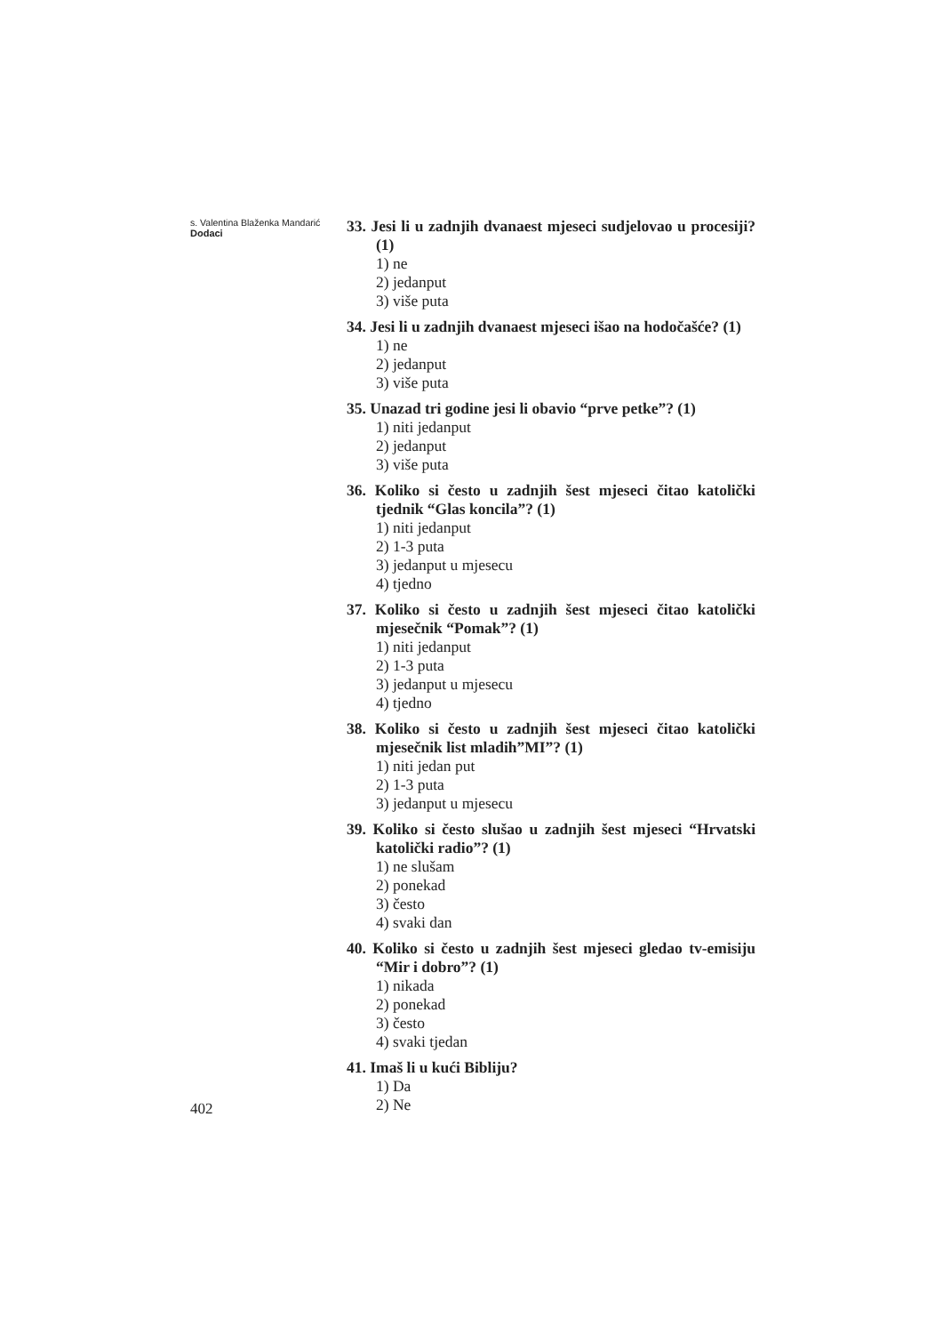s. Valentina Blaženka Mandarić
Dodaci
402
33. Jesi li u zadnjih dvanaest mjeseci sudjelovao u procesiji? (1)
1) ne
2) jedanput
3) više puta
34. Jesi li u zadnjih dvanaest mjeseci išao na hodočašće? (1)
1) ne
2) jedanput
3) više puta
35. Unazad tri godine jesi li obavio “prve petke”? (1)
1) niti jedanput
2) jedanput
3) više puta
36. Koliko si često u zadnjih šest mjeseci čitao katolički tjednik “Glas koncila”? (1)
1) niti jedanput
2) 1-3 puta
3) jedanput u mjesecu
4) tjedno
37. Koliko si često u zadnjih šest mjeseci čitao katolički mjesečnik “Pomak”? (1)
1) niti jedanput
2) 1-3 puta
3) jedanput u mjesecu
4) tjedno
38. Koliko si često u zadnjih šest mjeseci čitao katolički mjesečnik list mladih”MI”? (1)
1) niti jedan put
2) 1-3 puta
3) jedanput u mjesecu
39. Koliko si često slušao u zadnjih šest mjeseci “Hrvatski katolički radio”? (1)
1) ne slušam
2) ponekad
3) često
4) svaki dan
40. Koliko si često u zadnjih šest mjeseci gledao tv-emisiju “Mir i dobro”? (1)
1) nikada
2) ponekad
3) često
4) svaki tjedan
41. Imaš li u kući Bibliju?
1) Da
2) Ne